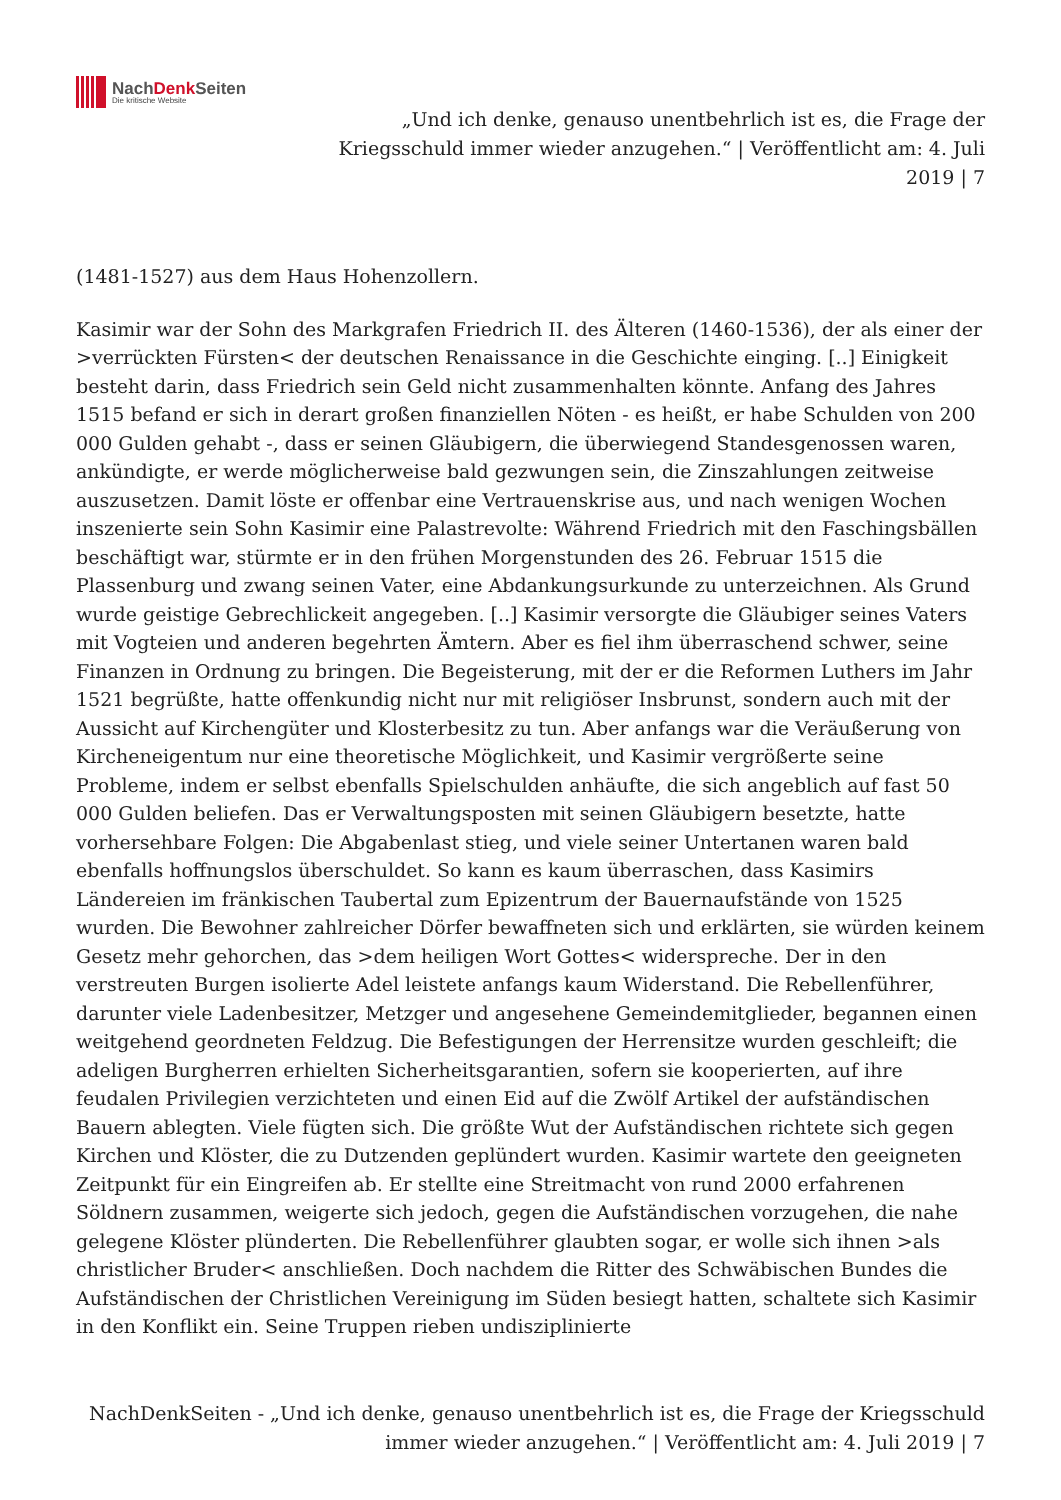NachDenk Seiten
Die kritische Website
„Und ich denke, genauso unentbehrlich ist es, die Frage der Kriegsschuld immer wieder anzugehen.“ | Veröffentlicht am: 4. Juli 2019 | 7
(1481-1527) aus dem Haus Hohenzollern.
Kasimir war der Sohn des Markgrafen Friedrich II. des Älteren (1460-1536), der als einer der >verrückten Fürsten< der deutschen Renaissance in die Geschichte einging. [..] Einigkeit besteht darin, dass Friedrich sein Geld nicht zusammenhalten könnte. Anfang des Jahres 1515 befand er sich in derart großen finanziellen Nöten - es heißt, er habe Schulden von 200 000 Gulden gehabt -, dass er seinen Gläubigern, die überwiegend Standesgenossen waren, ankündigte, er werde möglicherweise bald gezwungen sein, die Zinszahlungen zeitweise auszusetzen. Damit löste er offenbar eine Vertrauenskrise aus, und nach wenigen Wochen inszenierte sein Sohn Kasimir eine Palastrevolte: Während Friedrich mit den Faschingsbällen beschäftigt war, stürmte er in den frühen Morgenstunden des 26. Februar 1515 die Plassenburg und zwang seinen Vater, eine Abdankungsurkunde zu unterzeichnen. Als Grund wurde geistige Gebrechlickeit angegeben. [..] Kasimir versorgte die Gläubiger seines Vaters mit Vogteien und anderen begehrten Ämtern. Aber es fiel ihm überraschend schwer, seine Finanzen in Ordnung zu bringen. Die Begeisterung, mit der er die Reformen Luthers im Jahr 1521 begrüßte, hatte offenkundig nicht nur mit religiöser Insbrunst, sondern auch mit der Aussicht auf Kirchengüter und Klosterbesitz zu tun. Aber anfangs war die Veräußerung von Kircheneigentum nur eine theoretische Möglichkeit, und Kasimir vergrößerte seine Probleme, indem er selbst ebenfalls Spielschulden anhäufte, die sich angeblich auf fast 50 000 Gulden beliefen. Das er Verwaltungsposten mit seinen Gläubigern besetzte, hatte vorhersehbare Folgen: Die Abgabenlast stieg, und viele seiner Untertanen waren bald ebenfalls hoffnungslos überschuldet. So kann es kaum überraschen, dass Kasimirs Ländereien im fränkischen Taubertal zum Epizentrum der Bauernaufstände von 1525 wurden. Die Bewohner zahlreicher Dörfer bewaffneten sich und erklärten, sie würden keinem Gesetz mehr gehorchen, das >dem heiligen Wort Gottes< widerspreche. Der in den verstreuten Burgen isolierte Adel leistete anfangs kaum Widerstand. Die Rebellenführer, darunter viele Ladenbesitzer, Metzger und angesehene Gemeindemitglieder, begannen einen weitgehend geordneten Feldzug. Die Befestigungen der Herrensitze wurden geschleift; die adeligen Burgherren erhielten Sicherheitsgarantien, sofern sie kooperierten, auf ihre feudalen Privilegien verzichteten und einen Eid auf die Zwölf Artikel der aufständischen Bauern ablegten. Viele fügten sich. Die größte Wut der Aufständischen richtete sich gegen Kirchen und Klöster, die zu Dutzenden geplündert wurden. Kasimir wartete den geeigneten Zeitpunkt für ein Eingreifen ab. Er stellte eine Streitmacht von rund 2000 erfahrenen Söldnern zusammen, weigerte sich jedoch, gegen die Aufständischen vorzugehen, die nahe gelegene Klöster plünderten. Die Rebellenführer glaubten sogar, er wolle sich ihnen >als christlicher Bruder< anschließen. Doch nachdem die Ritter des Schwäbischen Bundes die Aufständischen der Christlichen Vereinigung im Süden besiegt hatten, schaltete sich Kasimir in den Konflikt ein. Seine Truppen rieben undisziplinierte
NachDenkSeiten - „Und ich denke, genauso unentbehrlich ist es, die Frage der Kriegsschuld immer wieder anzugehen.“ | Veröffentlicht am: 4. Juli 2019 | 7